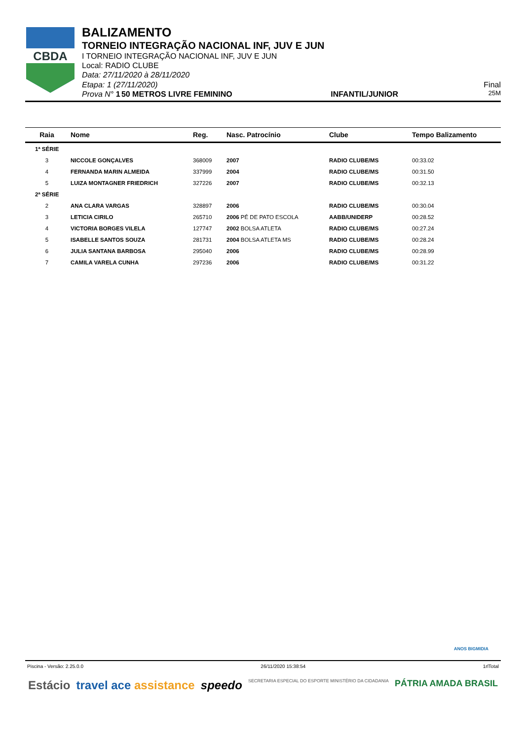CBDA
BALIZAMENTO
TORNEIO INTEGRAÇÃO NACIONAL INF, JUV E JUN
I TORNEIO INTEGRAÇÃO NACIONAL INF, JUV E JUN
Local: RADIO CLUBE
Data: 27/11/2020 à 28/11/2020
Etapa: 1 (27/11/2020) Final
Prova N° 1 50 METROS LIVRE FEMININO INFANTIL/JUNIOR 25M
| Raia | Nome | Reg. | Nasc. Patrocínio | Clube | Tempo Balizamento |
| --- | --- | --- | --- | --- | --- |
| 1ª SÉRIE | | | | | |
| 3 | NICCOLE GONÇALVES | 368009 | 2007 | RADIO CLUBE/MS | 00:33.02 |
| 4 | FERNANDA MARIN ALMEIDA | 337999 | 2004 | RADIO CLUBE/MS | 00:31.50 |
| 5 | LUIZA MONTAGNER FRIEDRICH | 327226 | 2007 | RADIO CLUBE/MS | 00:32.13 |
| 2ª SÉRIE | | | | | |
| 2 | ANA CLARA VARGAS | 328897 | 2006 | RADIO CLUBE/MS | 00:30.04 |
| 3 | LETICIA CIRILO | 265710 | 2006 PÉ DE PATO ESCOLA | AABB/UNIDERP | 00:28.52 |
| 4 | VICTORIA BORGES VILELA | 127747 | 2002 BOLSA ATLETA | RADIO CLUBE/MS | 00:27.24 |
| 5 | ISABELLE SANTOS SOUZA | 281731 | 2004 BOLSA ATLETA MS | RADIO CLUBE/MS | 00:28.24 |
| 6 | JULIA SANTANA BARBOSA | 295040 | 2006 | RADIO CLUBE/MS | 00:28.99 |
| 7 | CAMILA VARELA CUNHA | 297236 | 2006 | RADIO CLUBE/MS | 00:31.22 |
ANOS BIGMIDIA
Piscina - Versão: 2.25.0.0 26/11/2020 15:38:54 1rlTotal
Estácio travel ace assistance speedo SECRETARIA ESPECIAL DO ESPORTE MINISTÉRIO DA CIDADANIA PÁTRIA AMADA BRASIL